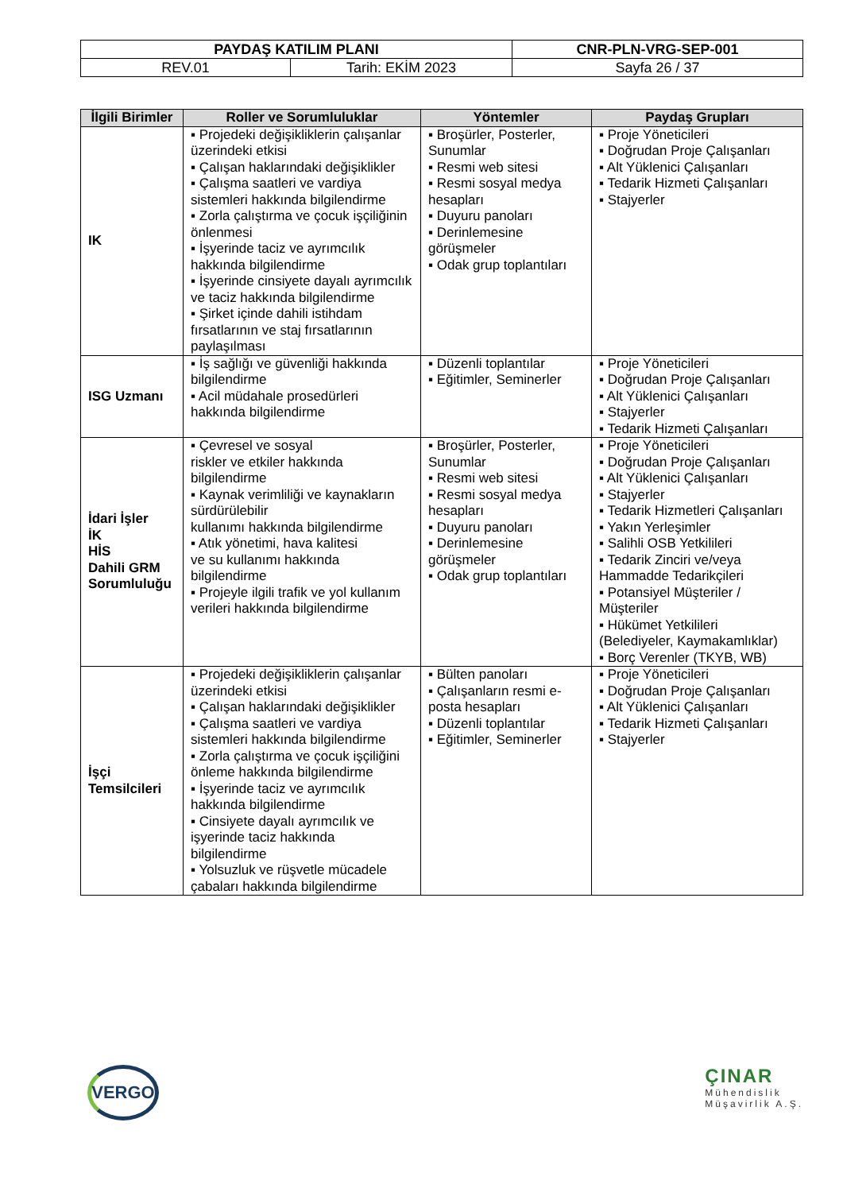| PAYDAŞ KATILIM PLANI | | CNR-PLN-VRG-SEP-001 |
| REV.01 | Tarih: EKİM 2023 | Sayfa 26 / 37 |
| İlgili Birimler | Roller ve Sorumluluklar | Yöntemler | Paydaş Grupları |
| --- | --- | --- | --- |
| IK | ▪ Projedeki değişikliklerin çalışanlar üzerindeki etkisi ▪ Çalışan haklarındaki değişiklikler ▪ Çalışma saatleri ve vardiya sistemleri hakkında bilgilendirme ▪ Zorla çalıştırma ve çocuk işçiliğinin önlenmesi ▪ İşyerinde taciz ve ayrımcılık hakkında bilgilendirme ▪ İşyerinde cinsiyete dayalı ayrımcılık ve taciz hakkında bilgilendirme ▪ Şirket içinde dahili istihdam fırsatlarının ve staj fırsatlarının paylaşılması | ▪ Broşürler, Posterler, Sunumlar ▪ Resmi web sitesi ▪ Resmi sosyal medya hesapları ▪ Duyuru panoları ▪ Derinlemesine görüşmeler ▪ Odak grup toplantıları | ▪ Proje Yöneticileri ▪ Doğrudan Proje Çalışanları ▪ Alt Yüklenici Çalışanları ▪ Tedarik Hizmeti Çalışanları ▪ Stajyerler |
| ISG Uzmanı | ▪ İş sağlığı ve güvenliği hakkında bilgilendirme ▪ Acil müdahale prosedürleri hakkında bilgilendirme | ▪ Düzenli toplantılar ▪ Eğitimler, Seminerler | ▪ Proje Yöneticileri ▪ Doğrudan Proje Çalışanları ▪ Alt Yüklenici Çalışanları ▪ Stajyerler ▪ Tedarik Hizmeti Çalışanları |
| İdari İşler İK HİS Dahili GRM Sorumluluğu | ▪ Çevresel ve sosyal riskler ve etkiler hakkında bilgilendirme ▪ Kaynak verimliliği ve kaynakların sürdürülebilir kullanımı hakkında bilgilendirme ▪ Atık yönetimi, hava kalitesi ve su kullanımı hakkında bilgilendirme ▪ Projeyle ilgili trafik ve yol kullanım verileri hakkında bilgilendirme | ▪ Broşürler, Posterler, Sunumlar ▪ Resmi web sitesi ▪ Resmi sosyal medya hesapları ▪ Duyuru panoları ▪ Derinlemesine görüşmeler ▪ Odak grup toplantıları | ▪ Proje Yöneticileri ▪ Doğrudan Proje Çalışanları ▪ Alt Yüklenici Çalışanları ▪ Stajyerler ▪ Tedarik Hizmetleri Çalışanları ▪ Yakın Yerleşimler ▪ Salihli OSB Yetkilileri ▪ Tedarik Zinciri ve/veya Hammadde Tedarikçileri ▪ Potansiyel Müşteriler / Müşteriler ▪ Hükümet Yetkilileri (Belediyeler, Kaymakamlıklar) ▪ Borç Verenler (TKYB, WB) |
| İşçi Temsilcileri | ▪ Projedeki değişikliklerin çalışanlar üzerindeki etkisi ▪ Çalışan haklarındaki değişiklikler ▪ Çalışma saatleri ve vardiya sistemleri hakkında bilgilendirme ▪ Zorla çalıştırma ve çocuk işçiliğini önleme hakkında bilgilendirme ▪ İşyerinde taciz ve ayrımcılık hakkında bilgilendirme ▪ Cinsiyete dayalı ayrımcılık ve işyerinde taciz hakkında bilgilendirme ▪ Yolsuzluk ve rüşvetle mücadele çabaları hakkında bilgilendirme | ▪ Bülten panoları ▪ Çalışanların resmi e-posta hesapları ▪ Düzenli toplantılar ▪ Eğitimler, Seminerler | ▪ Proje Yöneticileri ▪ Doğrudan Proje Çalışanları ▪ Alt Yüklenici Çalışanları ▪ Tedarik Hizmeti Çalışanları ▪ Stajyerler |
VERGO
ÇINAR
Mühendislik
Müşavirlik A.Ş.